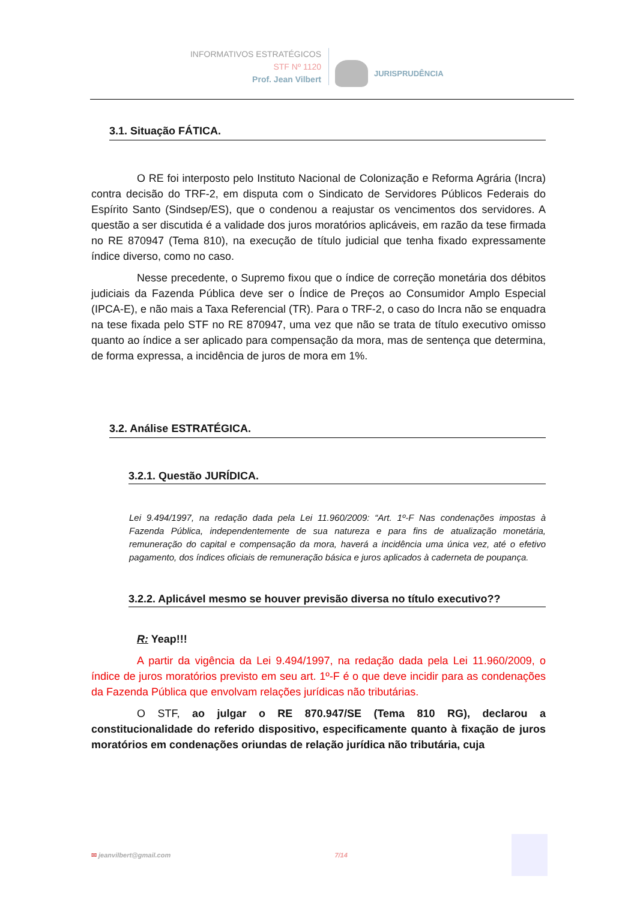INFORMATIVOS ESTRATÉGICOS
STF Nº 1120
Prof. Jean Vilbert
JURISPRUDÊNCIA
3.1. Situação FÁTICA.
O RE foi interposto pelo Instituto Nacional de Colonização e Reforma Agrária (Incra) contra decisão do TRF-2, em disputa com o Sindicato de Servidores Públicos Federais do Espírito Santo (Sindsep/ES), que o condenou a reajustar os vencimentos dos servidores. A questão a ser discutida é a validade dos juros moratórios aplicáveis, em razão da tese firmada no RE 870947 (Tema 810), na execução de título judicial que tenha fixado expressamente índice diverso, como no caso.
Nesse precedente, o Supremo fixou que o índice de correção monetária dos débitos judiciais da Fazenda Pública deve ser o Índice de Preços ao Consumidor Amplo Especial (IPCA-E), e não mais a Taxa Referencial (TR). Para o TRF-2, o caso do Incra não se enquadra na tese fixada pelo STF no RE 870947, uma vez que não se trata de título executivo omisso quanto ao índice a ser aplicado para compensação da mora, mas de sentença que determina, de forma expressa, a incidência de juros de mora em 1%.
3.2. Análise ESTRATÉGICA.
3.2.1. Questão JURÍDICA.
Lei 9.494/1997, na redação dada pela Lei 11.960/2009: “Art. 1º-F Nas condenações impostas à Fazenda Pública, independentemente de sua natureza e para fins de atualização monetária, remuneração do capital e compensação da mora, haverá a incidência uma única vez, até o efetivo pagamento, dos índices oficiais de remuneração básica e juros aplicados à caderneta de poupança.
3.2.2. Aplicável mesmo se houver previsão diversa no título executivo??
R: Yeap!!!
A partir da vigência da Lei 9.494/1997, na redação dada pela Lei 11.960/2009, o índice de juros moratórios previsto em seu art. 1º-F é o que deve incidir para as condenações da Fazenda Pública que envolvam relações jurídicas não tributárias.
O STF, ao julgar o RE 870.947/SE (Tema 810 RG), declarou a constitucionalidade do referido dispositivo, especificamente quanto à fixação de juros moratórios em condenações oriundas de relação jurídica não tributária, cuja
✉ jeanvilbert@gmail.com 7/14